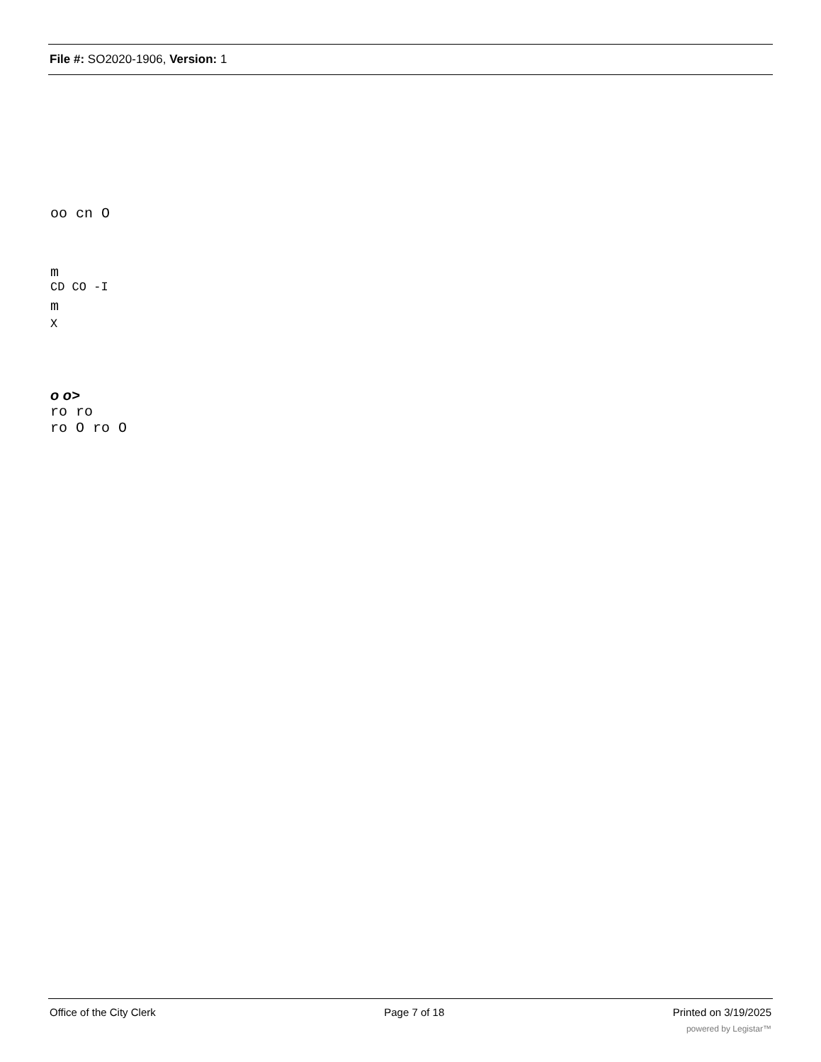File #: SO2020-1906, Version: 1
oo cn O
m
CD CO -I
m
X
o o>
ro ro
ro O ro O
Office of the City Clerk Page 7 of 18 Printed on 3/19/2025
powered by Legistar™